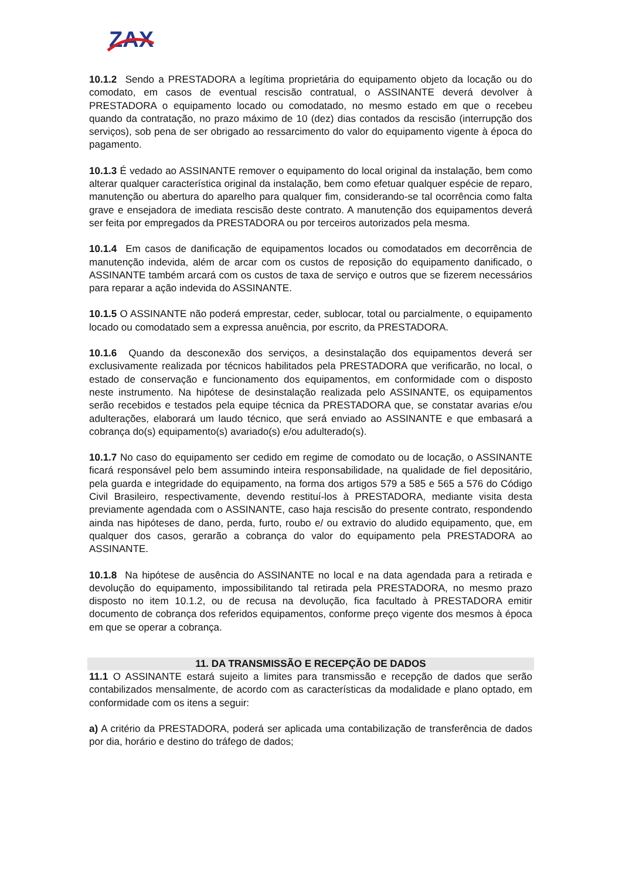ZAX
10.1.2 Sendo a PRESTADORA a legítima proprietária do equipamento objeto da locação ou do comodato, em casos de eventual rescisão contratual, o ASSINANTE deverá devolver à PRESTADORA o equipamento locado ou comodatado, no mesmo estado em que o recebeu quando da contratação, no prazo máximo de 10 (dez) dias contados da rescisão (interrupção dos serviços), sob pena de ser obrigado ao ressarcimento do valor do equipamento vigente à época do pagamento.
10.1.3 É vedado ao ASSINANTE remover o equipamento do local original da instalação, bem como alterar qualquer característica original da instalação, bem como efetuar qualquer espécie de reparo, manutenção ou abertura do aparelho para qualquer fim, considerando-se tal ocorrência como falta grave e ensejadora de imediata rescisão deste contrato. A manutenção dos equipamentos deverá ser feita por empregados da PRESTADORA ou por terceiros autorizados pela mesma.
10.1.4 Em casos de danificação de equipamentos locados ou comodatados em decorrência de manutenção indevida, além de arcar com os custos de reposição do equipamento danificado, o ASSINANTE também arcará com os custos de taxa de serviço e outros que se fizerem necessários para reparar a ação indevida do ASSINANTE.
10.1.5 O ASSINANTE não poderá emprestar, ceder, sublocar, total ou parcialmente, o equipamento locado ou comodatado sem a expressa anuência, por escrito, da PRESTADORA.
10.1.6 Quando da desconexão dos serviços, a desinstalação dos equipamentos deverá ser exclusivamente realizada por técnicos habilitados pela PRESTADORA que verificarão, no local, o estado de conservação e funcionamento dos equipamentos, em conformidade com o disposto neste instrumento. Na hipótese de desinstalação realizada pelo ASSINANTE, os equipamentos serão recebidos e testados pela equipe técnica da PRESTADORA que, se constatar avarias e/ou adulterações, elaborará um laudo técnico, que será enviado ao ASSINANTE e que embasará a cobrança do(s) equipamento(s) avariado(s) e/ou adulterado(s).
10.1.7 No caso do equipamento ser cedido em regime de comodato ou de locação, o ASSINANTE ficará responsável pelo bem assumindo inteira responsabilidade, na qualidade de fiel depositário, pela guarda e integridade do equipamento, na forma dos artigos 579 a 585 e 565 a 576 do Código Civil Brasileiro, respectivamente, devendo restituí-los à PRESTADORA, mediante visita desta previamente agendada com o ASSINANTE, caso haja rescisão do presente contrato, respondendo ainda nas hipóteses de dano, perda, furto, roubo e/ ou extravio do aludido equipamento, que, em qualquer dos casos, gerarão a cobrança do valor do equipamento pela PRESTADORA ao ASSINANTE.
10.1.8 Na hipótese de ausência do ASSINANTE no local e na data agendada para a retirada e devolução do equipamento, impossibilitando tal retirada pela PRESTADORA, no mesmo prazo disposto no item 10.1.2, ou de recusa na devolução, fica facultado à PRESTADORA emitir documento de cobrança dos referidos equipamentos, conforme preço vigente dos mesmos à época em que se operar a cobrança.
11. DA TRANSMISSÃO E RECEPÇÃO DE DADOS
11.1 O ASSINANTE estará sujeito a limites para transmissão e recepção de dados que serão contabilizados mensalmente, de acordo com as características da modalidade e plano optado, em conformidade com os itens a seguir:
a) A critério da PRESTADORA, poderá ser aplicada uma contabilização de transferência de dados por dia, horário e destino do tráfego de dados;